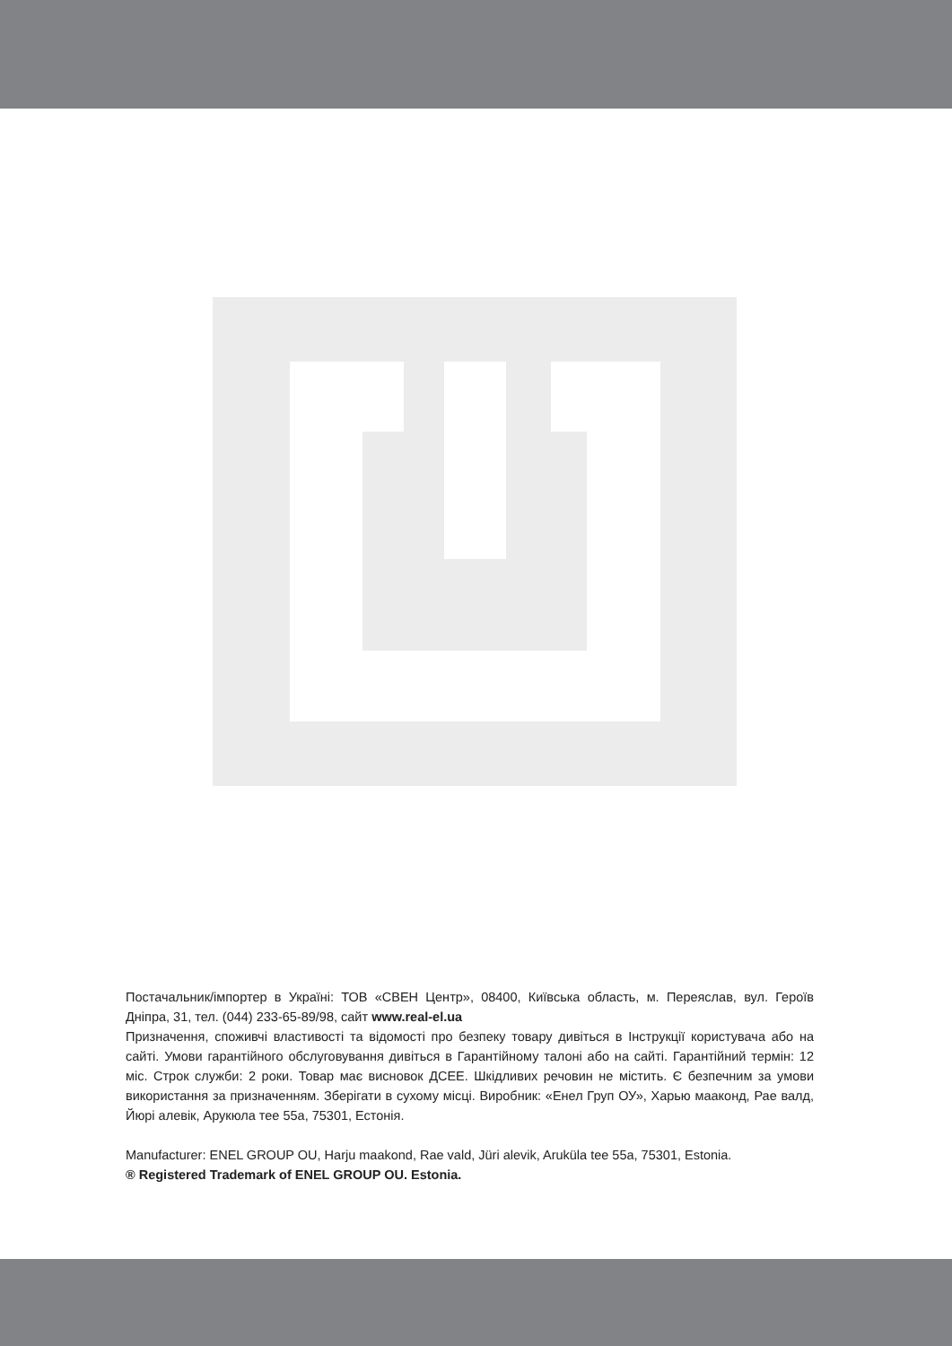Постачальник/імпортер в Україні: ТОВ «СВЕН Центр», 08400, Київська область, м. Переяслав, вул. Героїв Дніпра, 31, тел. (044) 233-65-89/98, сайт www.real-el.ua
Призначення, споживчі властивості та відомості про безпеку товару дивіться в Інструкції користувача або на сайті. Умови гарантійного обслуговування дивіться в Гарантійному талоні або на сайті. Гарантійний термін: 12 міс. Строк служби: 2 роки. Товар має висновок ДСЕЕ. Шкідливих речовин не містить. Є безпечним за умови використання за призначенням. Зберігати в сухому місці. Виробник: «Енел Груп ОУ», Харью мааконд, Рае валд, Йюрі алевік, Арукюла тее 55а, 75301, Естонія.
Manufacturer: ENEL GROUP OU, Harju maakond, Rae vald, Jüri alevik, Aruküla tee 55a, 75301, Estonia.
® Registered Trademark of ENEL GROUP OU. Estonia.